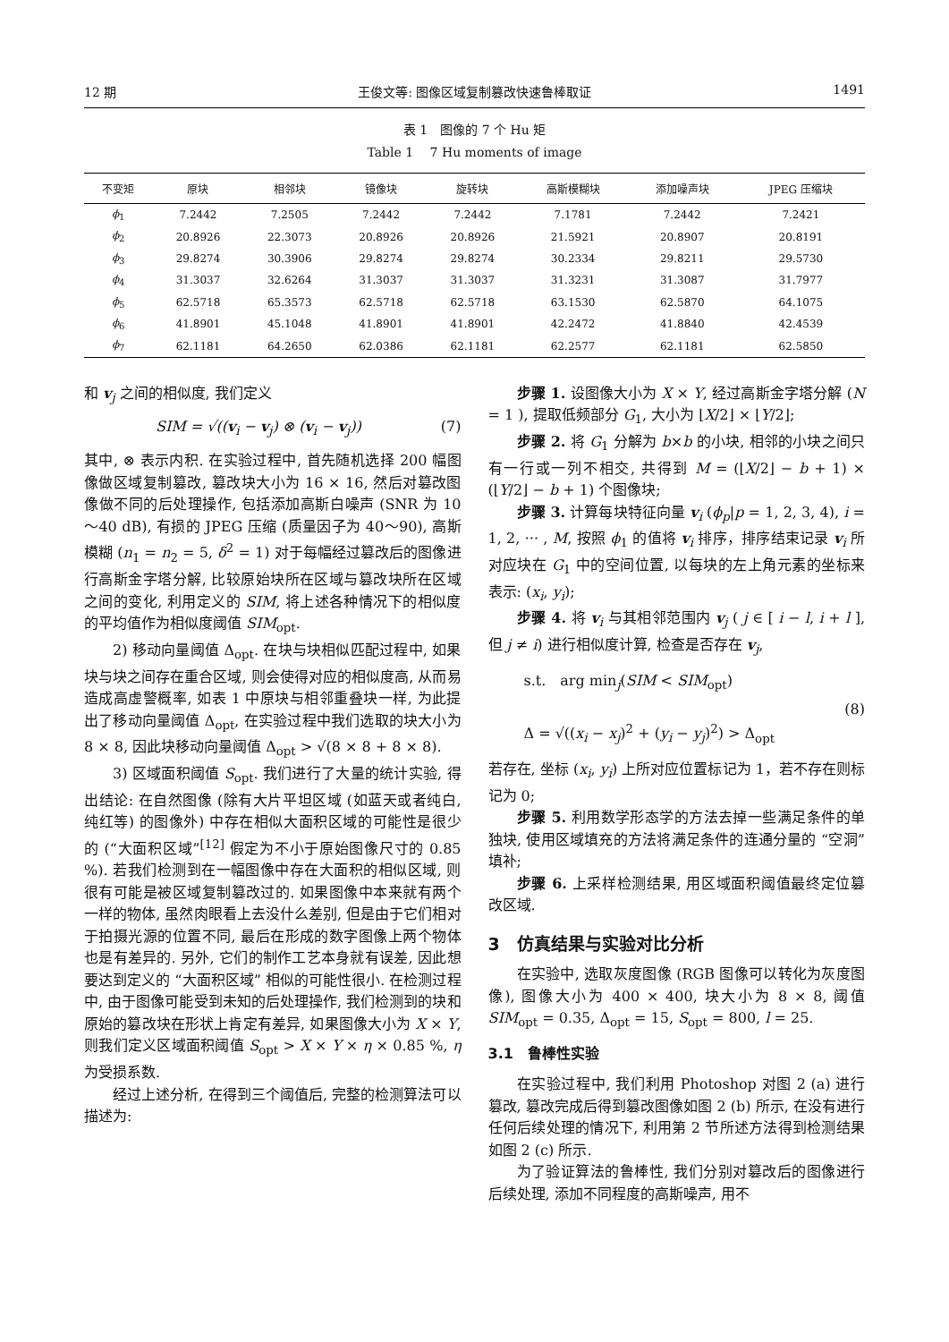12 期 王俊文等: 图像区域复制篡改快速鲁棒取证 1491
表 1　图像的 7 个 Hu 矩
Table 1　 7 Hu moments of image
| 不变矩 | 原块 | 相邻块 | 镜像块 | 旋转块 | 高斯模糊块 | 添加噪声块 | JPEG 压缩块 |
| --- | --- | --- | --- | --- | --- | --- | --- |
| ϕ<sub>1</sub> | 7.2442 | 7.2505 | 7.2442 | 7.2442 | 7.1781 | 7.2442 | 7.2421 |
| ϕ<sub>2</sub> | 20.8926 | 22.3073 | 20.8926 | 20.8926 | 21.5921 | 20.8907 | 20.8191 |
| ϕ<sub>3</sub> | 29.8274 | 30.3906 | 29.8274 | 29.8274 | 30.2334 | 29.8211 | 29.5730 |
| ϕ<sub>4</sub> | 31.3037 | 32.6264 | 31.3037 | 31.3037 | 31.3231 | 31.3087 | 31.7977 |
| ϕ<sub>5</sub> | 62.5718 | 65.3573 | 62.5718 | 62.5718 | 63.1530 | 62.5870 | 64.1075 |
| ϕ<sub>6</sub> | 41.8901 | 45.1048 | 41.8901 | 41.8901 | 42.2472 | 41.8840 | 42.4539 |
| ϕ<sub>7</sub> | 62.1181 | 64.2650 | 62.0386 | 62.1181 | 62.2577 | 62.1181 | 62.5850 |
和 v<sub>j</sub> 之间的相似度, 我们定义
SIM = √((v<sub>i</sub> − v<sub>j</sub>) ⊗ (v<sub>i</sub> − v<sub>j</sub>)) (7)
其中, ⊗ 表示内积. 在实验过程中, 首先随机选择 200 幅图像做区域复制篡改, 篡改块大小为 16 × 16, 然后对篡改图像做不同的后处理操作, 包括添加高斯白噪声 (SNR 为 10～40 dB), 有损的 JPEG 压缩 (质量因子为 40～90), 高斯模糊 (n<sub>1</sub> = n<sub>2</sub> = 5, δ<sup>2</sup> = 1) 对于每幅经过篡改后的图像进行高斯金字塔分解, 比较原始块所在区域与篡改块所在区域之间的变化, 利用定义的 SIM, 将上述各种情况下的相似度的平均值作为相似度阈值 SIM<sub>opt</sub>.
2) 移动向量阈值 Δ<sub>opt</sub>. 在块与块相似匹配过程中, 如果块与块之间存在重合区域, 则会使得对应的相似度高, 从而易造成高虚警概率, 如表 1 中原块与相邻重叠块一样, 为此提出了移动向量阈值 Δ<sub>opt</sub>, 在实验过程中我们选取的块大小为 8 × 8, 因此块移动向量阈值 Δ<sub>opt</sub> > √(8 × 8 + 8 × 8).
3) 区域面积阈值 S<sub>opt</sub>. 我们进行了大量的统计实验, 得出结论: 在自然图像 (除有大片平坦区域 (如蓝天或者纯白, 纯红等) 的图像外) 中存在相似大面积区域的可能性是很少的 (“大面积区域”<sup>[12]</sup> 假定为不小于原始图像尺寸的 0.85 %). 若我们检测到在一幅图像中存在大面积的相似区域, 则很有可能是被区域复制篡改过的. 如果图像中本来就有两个一样的物体, 虽然肉眼看上去没什么差别, 但是由于它们相对于拍摄光源的位置不同, 最后在形成的数字图像上两个物体也是有差异的. 另外, 它们的制作工艺本身就有误差, 因此想要达到定义的 “大面积区域” 相似的可能性很小. 在检测过程中, 由于图像可能受到未知的后处理操作, 我们检测到的块和原始的篡改块在形状上肯定有差异, 如果图像大小为 X × Y, 则我们定义区域面积阈值 S<sub>opt</sub> > X × Y × η × 0.85 %, η 为受损系数.
经过上述分析, 在得到三个阈值后, 完整的检测算法可以描述为:
步骤 1. 设图像大小为 X × Y, 经过高斯金字塔分解 (N = 1 ), 提取低频部分 G<sub>1</sub>, 大小为 ⌊X/2⌋ × ⌊Y/2⌋;
步骤 2. 将 G<sub>1</sub> 分解为 b×b 的小块, 相邻的小块之间只有一行或一列不相交, 共得到 M = (⌊X/2⌋ − b + 1) × (⌊Y/2⌋ − b + 1) 个图像块;
步骤 3. 计算每块特征向量 v<sub>i</sub> (ϕ<sub>p</sub>|p = 1, 2, 3, 4), i = 1, 2, ··· , M, 按照 ϕ<sub>1</sub> 的值将 v<sub>i</sub> 排序，排序结束记录 v<sub>i</sub> 所对应块在 G<sub>1</sub> 中的空间位置, 以每块的左上角元素的坐标来表示: (x<sub>i</sub>, y<sub>i</sub>);
步骤 4. 将 v<sub>i</sub> 与其相邻范围内 v<sub>j</sub> ( j ∈ [ i − l, i + l ], 但 j ≠ i) 进行相似度计算, 检查是否存在 v<sub>j</sub>,
s.t.　arg min<sub>j</sub>(SIM < SIM<sub>opt</sub>)
Δ = √((x<sub>i</sub> − x<sub>j</sub>)<sup>2</sup> + (y<sub>i</sub> − y<sub>j</sub>)<sup>2</sup>) > Δ<sub>opt</sub>
(8)
若存在, 坐标 (x<sub>i</sub>, y<sub>i</sub>) 上所对应位置标记为 1，若不存在则标记为 0;
步骤 5. 利用数学形态学的方法去掉一些满足条件的单独块, 使用区域填充的方法将满足条件的连通分量的 “空洞” 填补;
步骤 6. 上采样检测结果, 用区域面积阈值最终定位篡改区域.
3　仿真结果与实验对比分析
在实验中, 选取灰度图像 (RGB 图像可以转化为灰度图像), 图像大小为 400 × 400, 块大小为 8 × 8, 阈值 SIM<sub>opt</sub> = 0.35, Δ<sub>opt</sub> = 15, S<sub>opt</sub> = 800, l = 25.
3.1　鲁棒性实验
在实验过程中, 我们利用 Photoshop 对图 2 (a) 进行篡改, 篡改完成后得到篡改图像如图 2 (b) 所示, 在没有进行任何后续处理的情况下, 利用第 2 节所述方法得到检测结果如图 2 (c) 所示.
为了验证算法的鲁棒性, 我们分别对篡改后的图像进行后续处理, 添加不同程度的高斯噪声, 用不